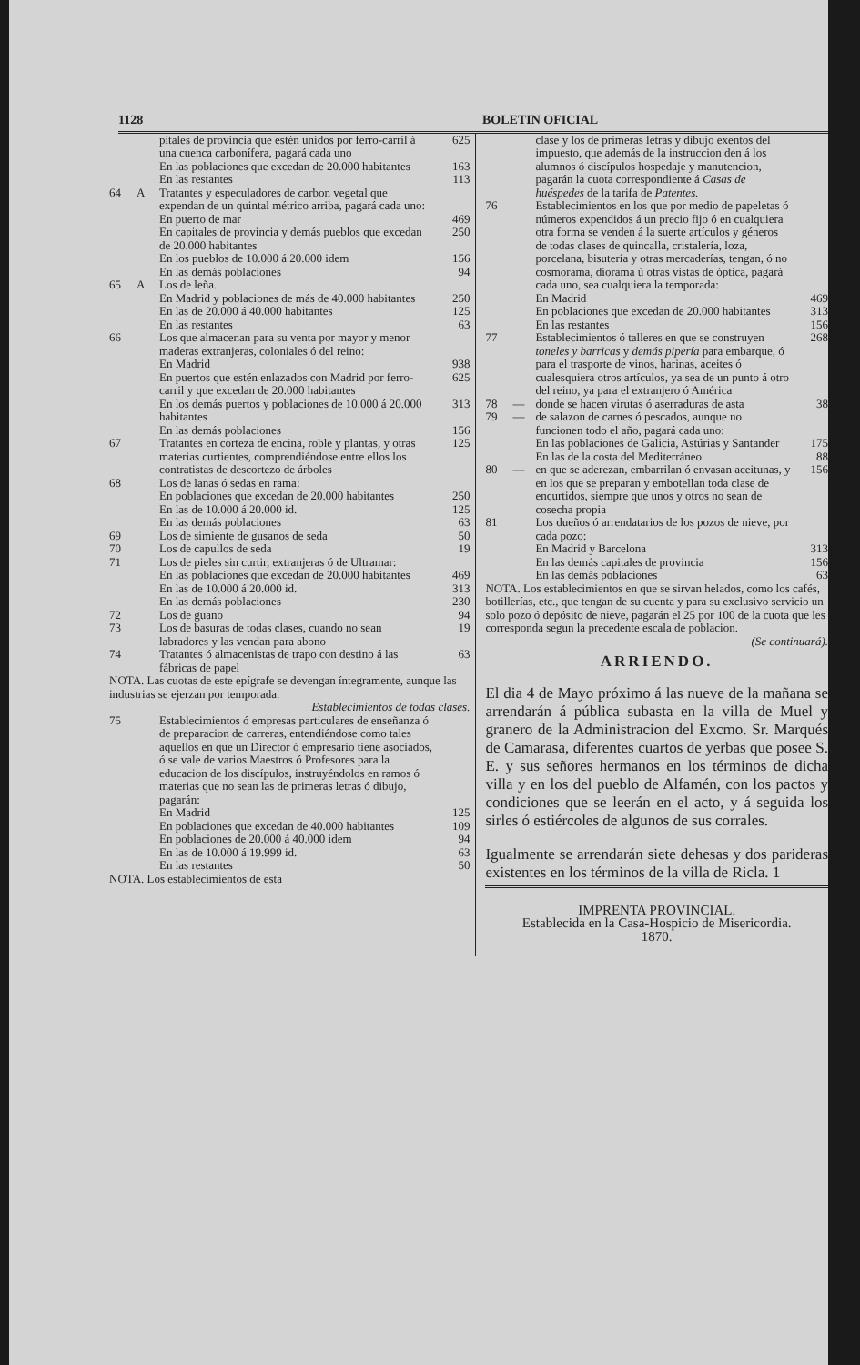1128 BOLETIN OFICIAL
| | | pitales de provincia que estén unidos por ferro-carril á una cuenca carbonífera, pagará cada uno | 625 |
| | | En las poblaciones que excedan de 20.000 habitantes | 163 |
| | | En las restantes | 113 |
| 64 | A | Tratantes y especuladores de carbon vegetal que expendan de un quintal métrico arriba, pagará cada uno: | |
| | | En puerto de mar | 469 |
| | | En capitales de provincia y demás pueblos que excedan de 20.000 habitantes | 250 |
| | | En los pueblos de 10.000 á 20.000 idem | 156 |
| | | En las demás poblaciones | 94 |
| 65 | A | Los de leña. | |
| | | En Madrid y poblaciones de más de 40.000 habitantes | 250 |
| | | En las de 20.000 á 40.000 habitantes | 125 |
| | | En las restantes | 63 |
| 66 | | Los que almacenan para su venta por mayor y menor maderas extranjeras, coloniales ó del reino: | |
| | | En Madrid | 938 |
| | | En puertos que estén enlazados con Madrid por ferro-carril y que excedan de 20.000 habitantes | 625 |
| | | En los demás puertos y poblaciones de 10.000 á 20.000 habitantes | 313 |
| | | En las demás poblaciones | 156 |
| 67 | | Tratantes en corteza de encina, roble y plantas, y otras materias curtientes, comprendiéndose entre ellos los contratistas de descortezo de árboles | 125 |
| 68 | | Los de lanas ó sedas en rama: | |
| | | En poblaciones que excedan de 20.000 habitantes | 250 |
| | | En las de 10.000 á 20.000 id. | 125 |
| | | En las demás poblaciones | 63 |
| 69 | | Los de simiente de gusanos de seda | 50 |
| 70 | | Los de capullos de seda | 19 |
| 71 | | Los de pieles sin curtir, extranjeras ó de Ultramar: | |
| | | En las poblaciones que excedan de 20.000 habitantes | 469 |
| | | En las de 10.000 á 20.000 id. | 313 |
| | | En las demás poblaciones | 230 |
| 72 | | Los de guano | 94 |
| 73 | | Los de basuras de todas clases, cuando no sean labradores y las vendan para abono | 19 |
| 74 | | Tratantes ó almacenistas de trapo con destino á las fábricas de papel | 63 |
| NOTA. Las cuotas de este epígrafe se devengan íntegramente, aunque las industrias se ejerzan por temporada. | | | |
| Establecimientos de todas clases. | | | |
| 75 | | Establecimientos ó empresas particulares de enseñanza ó de preparacion de carreras, entendiéndose como tales aquellos en que un Director ó empresario tiene asociados, ó se vale de varios Maestros ó Profesores para la educacion de los discípulos, instruyéndolos en ramos ó materias que no sean las de primeras letras ó dibujo, pagarán: | |
| | | En Madrid | 125 |
| | | En poblaciones que excedan de 40.000 habitantes | 109 |
| | | En poblaciones de 20.000 á 40.000 idem | 94 |
| | | En las de 10.000 á 19.999 id. | 63 |
| | | En las restantes | 50 |
| NOTA. Los establecimientos de esta | | | |
| | | clase y los de primeras letras y dibujo exentos del impuesto, que además de la instruccion den á los alumnos ó discípulos hospedaje y manutencion, pagarán la cuota correspondiente á Casas de huéspedes de la tarifa de Patentes. | |
| 76 | | Establecimientos en los que por medio de papeletas ó números expendidos á un precio fijo ó en cualquiera otra forma se venden á la suerte artículos y géneros de todas clases de quincalla, cristalería, loza, porcelana, bisutería y otras mercaderías, tengan, ó no cosmorama, diorama ú otras vistas de óptica, pagará cada uno, sea cualquiera la temporada: | |
| | | En Madrid | 469 |
| | | En poblaciones que excedan de 20.000 habitantes | 313 |
| | | En las restantes | 156 |
| 77 | | Establecimientos ó talleres en que se construyen toneles y barricas y demás pipería para embarque, ó para el trasporte de vinos, harinas, aceites ó cualesquiera otros artículos, ya sea de un punto á otro del reino, ya para el extranjero ó América | 268 |
| 78 | — | donde se hacen virutas ó aserraduras de asta | 38 |
| 79 | — | de salazon de carnes ó pescados, aunque no funcionen todo el año, pagará cada uno: | |
| | | En las poblaciones de Galicia, Astúrias y Santander | 175 |
| | | En las de la costa del Mediterráneo | 88 |
| 80 | — | en que se aderezan, embarrilan ó envasan aceitunas, y en los que se preparan y embotellan toda clase de encurtidos, siempre que unos y otros no sean de cosecha propia | 156 |
| 81 | | Los dueños ó arrendatarios de los pozos de nieve, por cada pozo: | |
| | | En Madrid y Barcelona | 313 |
| | | En las demás capitales de provincia | 156 |
| | | En las demás poblaciones | 63 |
| NOTA. Los establecimientos en que se sirvan helados, como los cafés, botillerías, etc., que tengan de su cuenta y para su exclusivo servicio un solo pozo ó depósito de nieve, pagarán el 25 por 100 de la cuota que les corresponda segun la precedente escala de poblacion. | | | |
| (Se continuará). | | | |
ARRIENDO.
El dia 4 de Mayo próximo á las nueve de la mañana se arrendarán á pública subasta en la villa de Muel y granero de la Administracion del Excmo. Sr. Marqués de Camarasa, diferentes cuartos de yerbas que posee S. E. y sus señores hermanos en los términos de dicha villa y en los del pueblo de Alfamén, con los pactos y condiciones que se leerán en el acto, y á seguida los sirles ó estiércoles de algunos de sus corrales.
Igualmente se arrendarán siete dehesas y dos parideras existentes en los términos de la villa de Ricla. 1
IMPRENTA PROVINCIAL.
Establecida en la Casa-Hospicio de Misericordia.
1870.